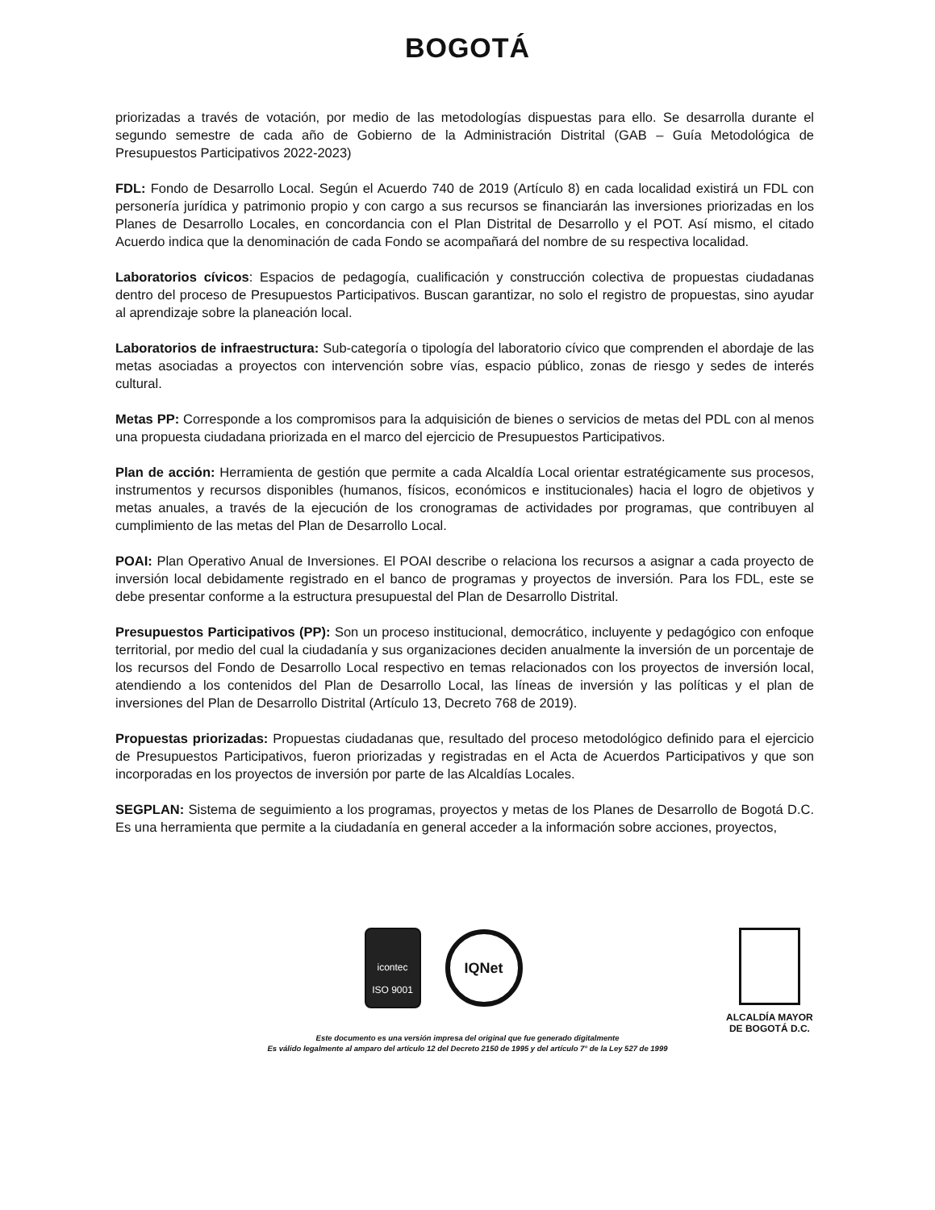BOGOTÁ
priorizadas a través de votación, por medio de las metodologías dispuestas para ello. Se desarrolla durante el segundo semestre de cada año de Gobierno de la Administración Distrital (GAB – Guía Metodológica de Presupuestos Participativos 2022-2023)
FDL: Fondo de Desarrollo Local. Según el Acuerdo 740 de 2019 (Artículo 8) en cada localidad existirá un FDL con personería jurídica y patrimonio propio y con cargo a sus recursos se financiarán las inversiones priorizadas en los Planes de Desarrollo Locales, en concordancia con el Plan Distrital de Desarrollo y el POT. Así mismo, el citado Acuerdo indica que la denominación de cada Fondo se acompañará del nombre de su respectiva localidad.
Laboratorios cívicos: Espacios de pedagogía, cualificación y construcción colectiva de propuestas ciudadanas dentro del proceso de Presupuestos Participativos. Buscan garantizar, no solo el registro de propuestas, sino ayudar al aprendizaje sobre la planeación local.
Laboratorios de infraestructura: Sub-categoría o tipología del laboratorio cívico que comprenden el abordaje de las metas asociadas a proyectos con intervención sobre vías, espacio público, zonas de riesgo y sedes de interés cultural.
Metas PP: Corresponde a los compromisos para la adquisición de bienes o servicios de metas del PDL con al menos una propuesta ciudadana priorizada en el marco del ejercicio de Presupuestos Participativos.
Plan de acción: Herramienta de gestión que permite a cada Alcaldía Local orientar estratégicamente sus procesos, instrumentos y recursos disponibles (humanos, físicos, económicos e institucionales) hacia el logro de objetivos y metas anuales, a través de la ejecución de los cronogramas de actividades por programas, que contribuyen al cumplimiento de las metas del Plan de Desarrollo Local.
POAI: Plan Operativo Anual de Inversiones. El POAI describe o relaciona los recursos a asignar a cada proyecto de inversión local debidamente registrado en el banco de programas y proyectos de inversión. Para los FDL, este se debe presentar conforme a la estructura presupuestal del Plan de Desarrollo Distrital.
Presupuestos Participativos (PP): Son un proceso institucional, democrático, incluyente y pedagógico con enfoque territorial, por medio del cual la ciudadanía y sus organizaciones deciden anualmente la inversión de un porcentaje de los recursos del Fondo de Desarrollo Local respectivo en temas relacionados con los proyectos de inversión local, atendiendo a los contenidos del Plan de Desarrollo Local, las líneas de inversión y las políticas y el plan de inversiones del Plan de Desarrollo Distrital (Artículo 13, Decreto 768 de 2019).
Propuestas priorizadas: Propuestas ciudadanas que, resultado del proceso metodológico definido para el ejercicio de Presupuestos Participativos, fueron priorizadas y registradas en el Acta de Acuerdos Participativos y que son incorporadas en los proyectos de inversión por parte de las Alcaldías Locales.
SEGPLAN: Sistema de seguimiento a los programas, proyectos y metas de los Planes de Desarrollo de Bogotá D.C. Es una herramienta que permite a la ciudadanía en general acceder a la información sobre acciones, proyectos,
icontec
ISO 9001
IQNet
ALCALDÍA MAYOR
DE BOGOTÁ D.C.
Este documento es una versión impresa del original que fue generado digitalmente
Es válido legalmente al amparo del artículo 12 del Decreto 2150 de 1995 y del artículo 7° de la Ley 527 de 1999